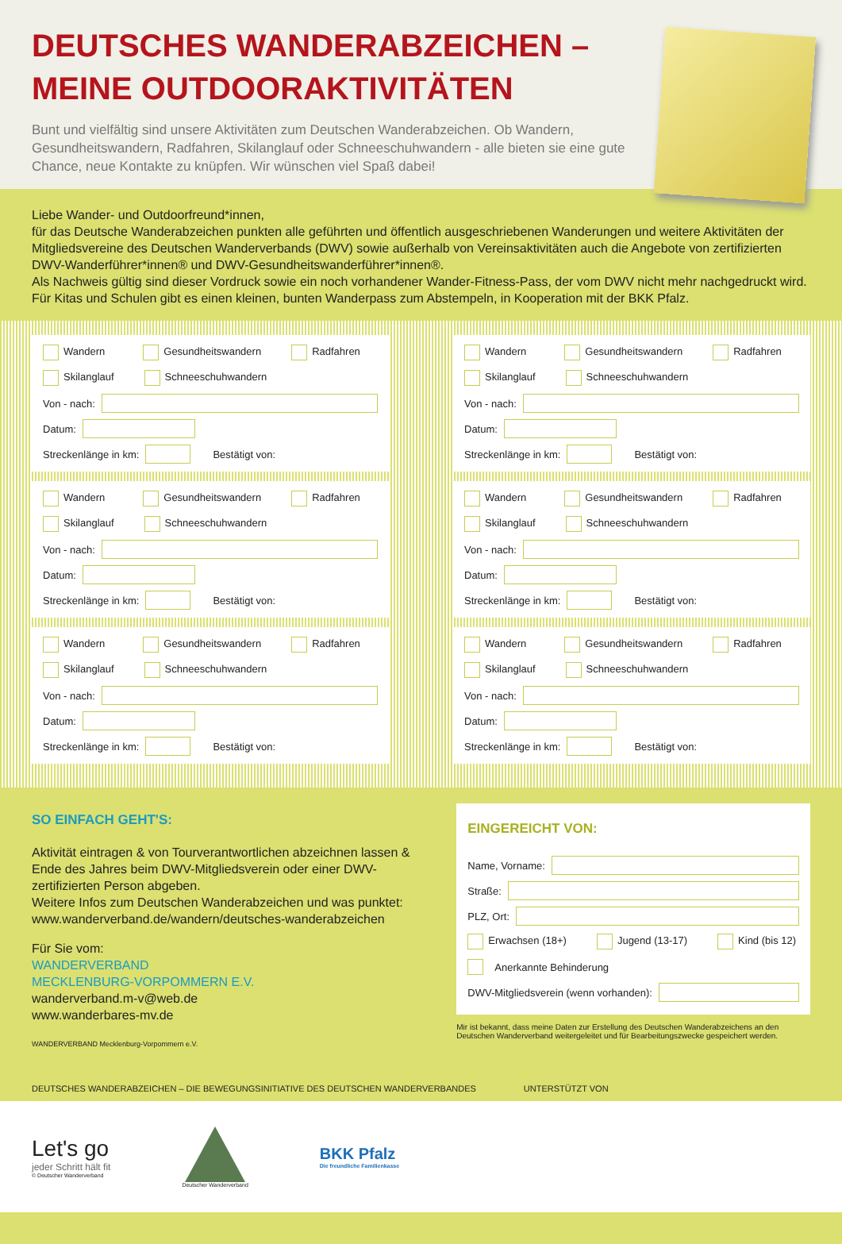DEUTSCHES WANDERABZEICHEN – MEINE OUTDOORAKTIVITÄTEN
Bunt und vielfältig sind unsere Aktivitäten zum Deutschen Wanderabzeichen. Ob Wandern, Gesundheitswandern, Radfahren, Skilanglauf oder Schneeschuhwandern - alle bieten sie eine gute Chance, neue Kontakte zu knüpfen. Wir wünschen viel Spaß dabei!
Liebe Wander- und Outdoorfreund*innen,
für das Deutsche Wanderabzeichen punkten alle geführten und öffentlich ausgeschriebenen Wanderungen und weitere Aktivitäten der Mitgliedsvereine des Deutschen Wanderverbands (DWV) sowie außerhalb von Vereinsaktivitäten auch die Angebote von zertifizierten DWV-Wanderführer*innen® und DWV-Gesundheitswanderführer*innen®.
Als Nachweis gültig sind dieser Vordruck sowie ein noch vorhandener Wander-Fitness-Pass, der vom DWV nicht mehr nachgedruckt wird.
Für Kitas und Schulen gibt es einen kleinen, bunten Wanderpass zum Abstempeln, in Kooperation mit der BKK Pfalz.
Wandern Gesundheitswandern Radfahren
Skilanglauf Schneeschuhwandern
Von - nach:
Datum:
Streckenlänge in km:
Bestätigt von:
Wandern Gesundheitswandern Radfahren
Skilanglauf Schneeschuhwandern
Von - nach:
Datum:
Streckenlänge in km:
Bestätigt von:
Wandern Gesundheitswandern Radfahren
Skilanglauf Schneeschuhwandern
Von - nach:
Datum:
Streckenlänge in km:
Bestätigt von:
Wandern Gesundheitswandern Radfahren
Skilanglauf Schneeschuhwandern
Von - nach:
Datum:
Streckenlänge in km:
Bestätigt von:
Wandern Gesundheitswandern Radfahren
Skilanglauf Schneeschuhwandern
Von - nach:
Datum:
Streckenlänge in km:
Bestätigt von:
Wandern Gesundheitswandern Radfahren
Skilanglauf Schneeschuhwandern
Von - nach:
Datum:
Streckenlänge in km:
Bestätigt von:
SO EINFACH GEHT'S:
Aktivität eintragen & von Tourverantwortlichen abzeichnen lassen & Ende des Jahres beim DWV-Mitgliedsverein oder einer DWV-zertifizierten Person abgeben.
Weitere Infos zum Deutschen Wanderabzeichen und was punktet:
www.wanderverband.de/wandern/deutsches-wanderabzeichen
Für Sie vom:
WANDERVERBAND
MECKLENBURG-VORPOMMERN E.V.
wanderverband.m-v@web.de
www.wanderbares-mv.de
WANDERVERBAND Mecklenburg-Vorpommern e.V.
EINGEREICHT VON:
Name, Vorname:
Straße:
PLZ, Ort:
Erwachsen (18+) Jugend (13-17) Kind (bis 12)
Anerkannte Behinderung
DWV-Mitgliedsverein (wenn vorhanden):
Mir ist bekannt, dass meine Daten zur Erstellung des Deutschen Wanderabzeichens an den Deutschen Wanderverband weitergeleitet und für Bearbeitungszwecke gespeichert werden.
DEUTSCHES WANDERABZEICHEN – DIE BEWEGUNGSINITIATIVE DES DEUTSCHEN WANDERVERBANDES UNTERSTÜTZT VON
Let's go
jeder Schritt hält fit
© Deutscher Wanderverband
Deutscher Wanderverband
BKK Pfalz
Die freundliche Familienkasse